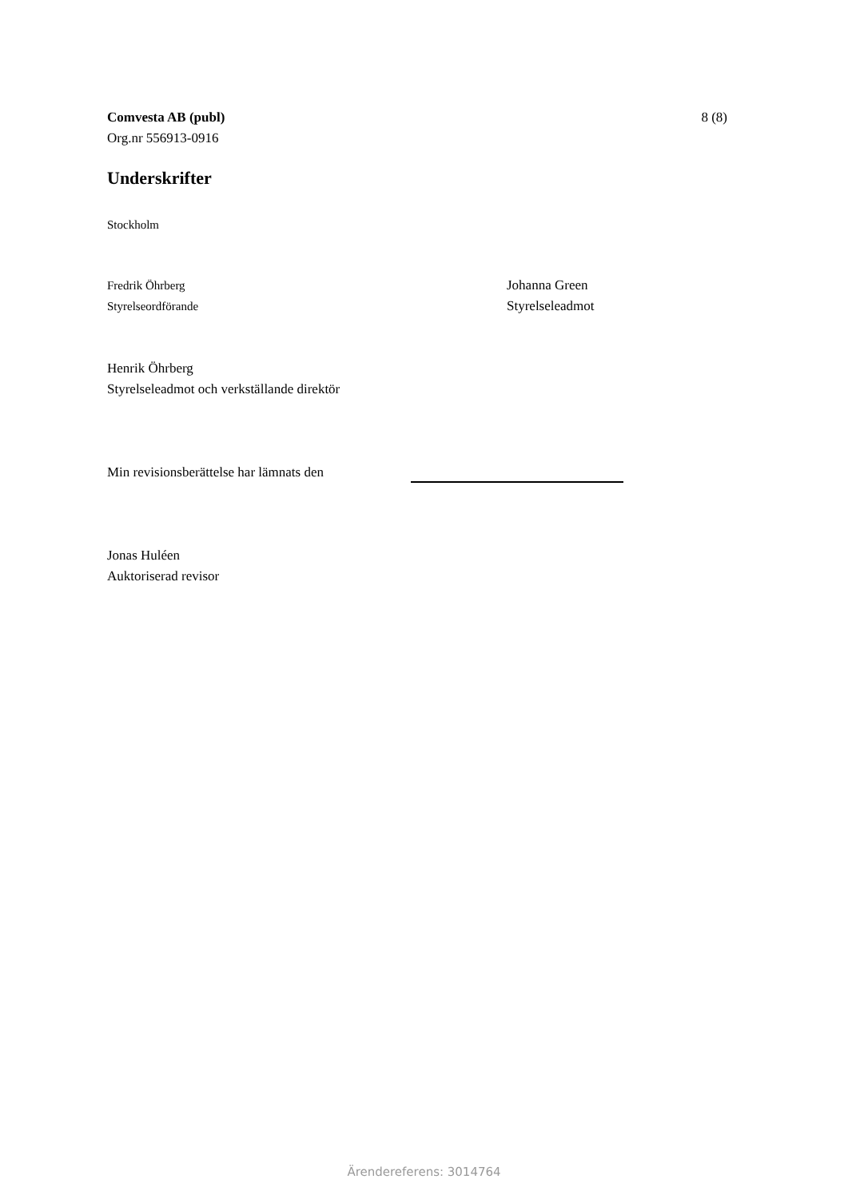Comvesta AB (publ)
Org.nr 556913-0916
8 (8)
Underskrifter
Stockholm
Fredrik Öhrberg
Styrelseordförande
Johanna Green
Styrelseleadmot
Henrik Öhrberg
Styrelseleadmot och verkställande direktör
Min revisionsberättelse har lämnats den
Jonas Huléen
Auktoriserad revisor
Ärendereferens: 3014764